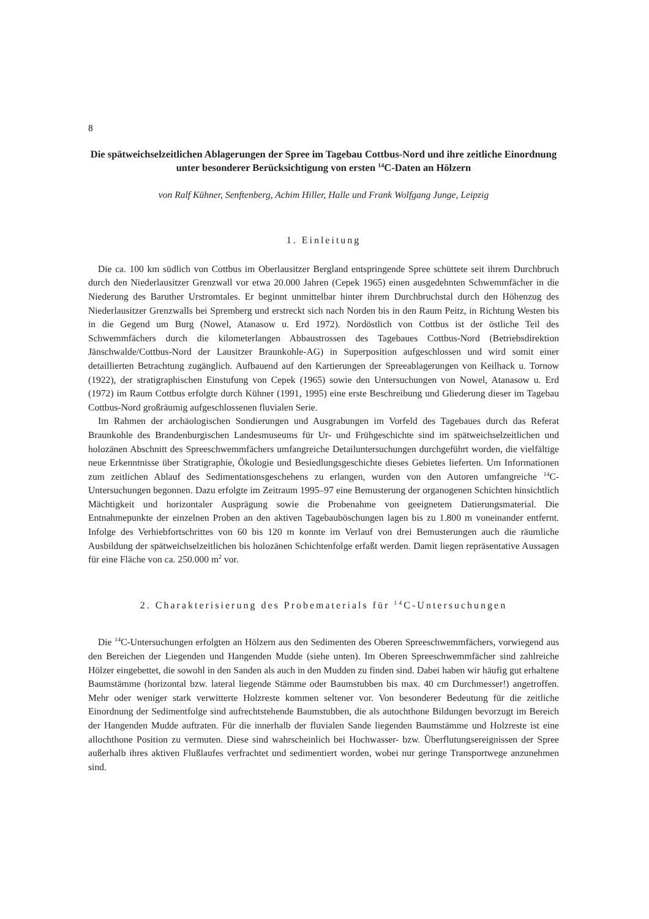8
Die spätweichselzeitlichen Ablagerungen der Spree im Tagebau Cottbus-Nord und ihre zeitliche Einordnung unter besonderer Berücksichtigung von ersten <sup>14</sup>C-Daten an Hölzern
von Ralf Kühner, Senftenberg, Achim Hiller, Halle und Frank Wolfgang Junge, Leipzig
1. Einleitung
Die ca. 100 km südlich von Cottbus im Oberlausitzer Bergland entspringende Spree schüttete seit ihrem Durchbruch durch den Niederlausitzer Grenzwall vor etwa 20.000 Jahren (Cepek 1965) einen ausgedehnten Schwemmfächer in die Niederung des Baruther Urstromtales. Er beginnt unmittelbar hinter ihrem Durchbruchstal durch den Höhenzug des Niederlausitzer Grenzwalls bei Spremberg und erstreckt sich nach Norden bis in den Raum Peitz, in Richtung Westen bis in die Gegend um Burg (Nowel, Atanasow u. Erd 1972). Nordöstlich von Cottbus ist der östliche Teil des Schwemmfächers durch die kilometerlangen Abbaustrossen des Tagebaues Cottbus-Nord (Betriebsdirektion Jänschwalde/Cottbus-Nord der Lausitzer Braunkohle-AG) in Superposition aufgeschlossen und wird somit einer detaillierten Betrachtung zugänglich. Aufbauend auf den Kartierungen der Spreeablagerungen von Keilhack u. Tornow (1922), der stratigraphischen Einstufung von Cepek (1965) sowie den Untersuchungen von Nowel, Atanasow u. Erd (1972) im Raum Cottbus erfolgte durch Kühner (1991, 1995) eine erste Beschreibung und Gliederung dieser im Tagebau Cottbus-Nord großräumig aufgeschlossenen fluvialen Serie.
Im Rahmen der archäologischen Sondierungen und Ausgrabungen im Vorfeld des Tagebaues durch das Referat Braunkohle des Brandenburgischen Landesmuseums für Ur- und Frühgeschichte sind im spätweichselzeitlichen und holozänen Abschnitt des Spreeschwemmfächers umfangreiche Detailuntersuchungen durchgeführt worden, die vielfältige neue Erkenntnisse über Stratigraphie, Ökologie und Besiedlungsgeschichte dieses Gebietes lieferten. Um Informationen zum zeitlichen Ablauf des Sedimentationsgeschehens zu erlangen, wurden von den Autoren umfangreiche <sup>14</sup>C-Untersuchungen begonnen. Dazu erfolgte im Zeitraum 1995–97 eine Bemusterung der organogenen Schichten hinsichtlich Mächtigkeit und horizontaler Ausprägung sowie die Probenahme von geeignetem Datierungsmaterial. Die Entnahmepunkte der einzelnen Proben an den aktiven Tagebauböschungen lagen bis zu 1.800 m voneinander entfernt. Infolge des Verhiebfortschrittes von 60 bis 120 m konnte im Verlauf von drei Bemusterungen auch die räumliche Ausbildung der spätweichselzeitlichen bis holozänen Schichtenfolge erfaßt werden. Damit liegen repräsentative Aussagen für eine Fläche von ca. 250.000 m<sup>2</sup> vor.
2. Charakterisierung des Probematerials für <sup>14</sup>C-Untersuchungen
Die <sup>14</sup>C-Untersuchungen erfolgten an Hölzern aus den Sedimenten des Oberen Spreeschwemmfächers, vorwiegend aus den Bereichen der Liegenden und Hangenden Mudde (siehe unten). Im Oberen Spreeschwemmfächer sind zahlreiche Hölzer eingebettet, die sowohl in den Sanden als auch in den Mudden zu finden sind. Dabei haben wir häufig gut erhaltene Baumstämme (horizontal bzw. lateral liegende Stämme oder Baumstubben bis max. 40 cm Durchmesser!) angetroffen. Mehr oder weniger stark verwitterte Holzreste kommen seltener vor. Von besonderer Bedeutung für die zeitliche Einordnung der Sedimentfolge sind aufrechtstehende Baumstubben, die als autochthone Bildungen bevorzugt im Bereich der Hangenden Mudde auftraten. Für die innerhalb der fluvialen Sande liegenden Baumstämme und Holzreste ist eine allochthone Position zu vermuten. Diese sind wahrscheinlich bei Hochwasser- bzw. Überflutungsereignissen der Spree außerhalb ihres aktiven Flußlaufes verfrachtet und sedimentiert worden, wobei nur geringe Transportwege anzunehmen sind.